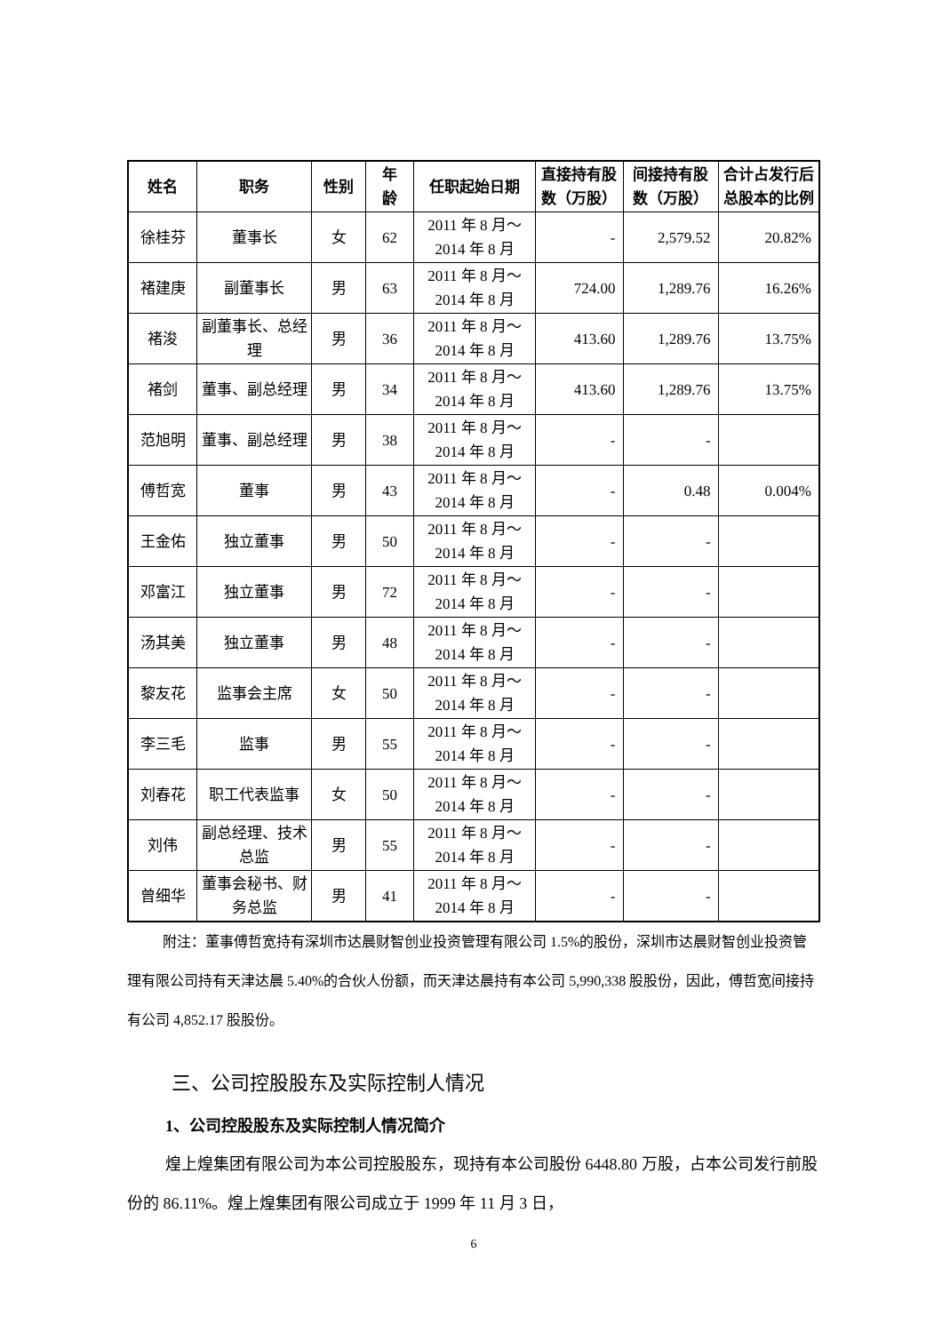| 姓名 | 职务 | 性别 | 年 龄 | 任职起始日期 | 直接持有股数（万股） | 间接持有股数（万股） | 合计占发行后总股本的比例 |
| --- | --- | --- | --- | --- | --- | --- | --- |
| 徐桂芬 | 董事长 | 女 | 62 | 2011 年 8 月～ 2014 年 8 月 | - | 2,579.52 | 20.82% |
| 褚建庚 | 副董事长 | 男 | 63 | 2011 年 8 月～ 2014 年 8 月 | 724.00 | 1,289.76 | 16.26% |
| 褚浚 | 副董事长、总经理 | 男 | 36 | 2011 年 8 月～ 2014 年 8 月 | 413.60 | 1,289.76 | 13.75% |
| 褚剑 | 董事、副总经理 | 男 | 34 | 2011 年 8 月～ 2014 年 8 月 | 413.60 | 1,289.76 | 13.75% |
| 范旭明 | 董事、副总经理 | 男 | 38 | 2011 年 8 月～ 2014 年 8 月 | - | - | |
| 傅哲宽 | 董事 | 男 | 43 | 2011 年 8 月～ 2014 年 8 月 | - | 0.48 | 0.004% |
| 王金佑 | 独立董事 | 男 | 50 | 2011 年 8 月～ 2014 年 8 月 | - | - | |
| 邓富江 | 独立董事 | 男 | 72 | 2011 年 8 月～ 2014 年 8 月 | - | - | |
| 汤其美 | 独立董事 | 男 | 48 | 2011 年 8 月～ 2014 年 8 月 | - | - | |
| 黎友花 | 监事会主席 | 女 | 50 | 2011 年 8 月～ 2014 年 8 月 | - | - | |
| 李三毛 | 监事 | 男 | 55 | 2011 年 8 月～ 2014 年 8 月 | - | - | |
| 刘春花 | 职工代表监事 | 女 | 50 | 2011 年 8 月～ 2014 年 8 月 | - | - | |
| 刘伟 | 副总经理、技术总监 | 男 | 55 | 2011 年 8 月～ 2014 年 8 月 | - | - | |
| 曾细华 | 董事会秘书、财务总监 | 男 | 41 | 2011 年 8 月～ 2014 年 8 月 | - | - | |
附注：董事傅哲宽持有深圳市达晨财智创业投资管理有限公司 1.5%的股份，深圳市达晨财智创业投资管理有限公司持有天津达晨 5.40%的合伙人份额，而天津达晨持有本公司 5,990,338 股股份，因此，傅哲宽间接持有公司 4,852.17 股股份。
三、公司控股股东及实际控制人情况
1、公司控股股东及实际控制人情况简介
煌上煌集团有限公司为本公司控股股东，现持有本公司股份 6448.80 万股，占本公司发行前股份的 86.11%。煌上煌集团有限公司成立于 1999 年 11 月 3 日，
6